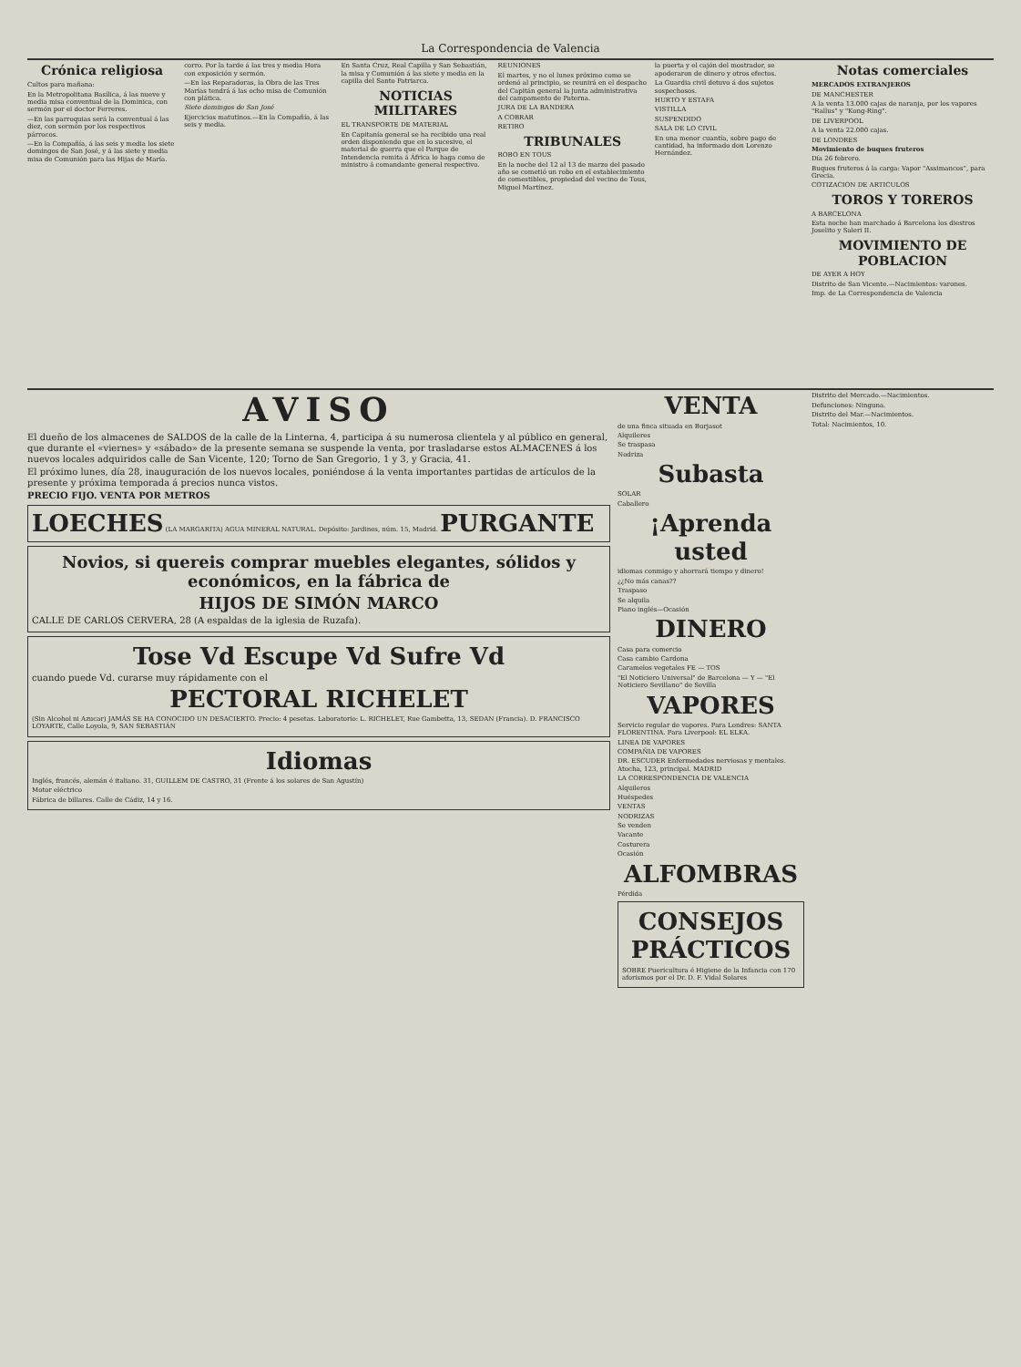La Correspondencia de Valencia
Crónica religiosa
Cultos para mañana:
En la Metropolitana Basílica, á las nueve y media misa conventual de la Dominica, con sermón por el doctor Ferreres.
—En las parroquias será la conventual á las diez, con sermón por los respectivos párrocos.
—En la Compañía, á las seis y media los siete domingos de San José, y á las siete y media misa de Comunión para las Hijas de María.
corro. Por la tarde á las tres y media Hora con exposición y sermón.
—En las Reparadoras, la Obra de las Tres Marías tendrá á las ocho misa de Comunión con plática.
Siete domingos de San José
Ejercicios matutinos.—En la Compañía, á las seis y media.
En Santa Cruz, Real Capilla y San Sebastián, la misa y Comunión á las siete y media en la capilla del Santo Patriarca.
NOTICIAS MILITARES
EL TRANSPORTE DE MATERIAL
En Capitanía general se ha recibido una real orden disponiendo que en lo sucesivo, el material de guerra que el Parque de Intendencia remita á África lo haga como de ministro á comandante general respectivo.
REUNIONES
El martes, y no el lunes próximo como se ordenó al principio, se reunirá en el despacho del Capitán general la junta administrativa del campamento de Paterna.
JURA DE LA BANDERA
A COBRAR
RETIRO
TRIBUNALES
ROBO EN TOUS
En la noche del 12 al 13 de marzo del pasado año se cometió un robo en el establecimiento de comestibles, propiedad del vecino de Tous, Miguel Martínez.
la puerta y el cajón del mostrador, se apoderaron de dinero y otros efectos.
La Guardia civil detuvo á dos sujetos sospechosos.
HURTO Y ESTAFA
VISTILLA
SUSPENDIDO
SALA DE LO CIVIL
En una menor cuantía, sobre pago de cantidad, ha informado don Lorenzo Hernández.
Notas comerciales
MERCADOS EXTRANJEROS
DE MANCHESTER
A la venta 13.000 cajas de naranja, por los vapores "Rallus" y "Kong-Ring".
DE LIVERPOOL
A la venta 22.000 cajas.
DE LONDRES
Movimiento de buques fruteros
Día 26 febrero.
Buques fruteros á la carga: Vapor "Assimancos", para Grecia.
COTIZACION DE ARTICULOS
TOROS Y TOREROS
A BARCELONA
Esta noche han marchado á Barcelona los diestros Joselito y Saleri II.
MOVIMIENTO DE POBLACION
DE AYER A HOY
Distrito de San Vicente.—Nacimientos: varones.
Imp. de La Correspondencia de Valencia
AVISO
El dueño de los almacenes de SALDOS de la calle de la Linterna, 4, participa á su numerosa clientela y al público en general, que durante el «viernes» y «sábado» de la presente semana se suspende la venta, por trasladarse estos ALMACENES á los nuevos locales adquiridos calle de San Vicente, 120; Torno de San Gregorio, 1 y 3, y Gracia, 41.
El próximo lunes, día 28, inauguración de los nuevos locales, poniéndose á la venta importantes partidas de artículos de la presente y próxima temporada á precios nunca vistos.
PRECIO FIJO. VENTA POR METROS
LOECHES (LA MARGARITA) AGUA MINERAL NATURAL. Depósito: Jardines, núm. 15, Madrid. PURGANTE
Novios, si quereis comprar muebles elegantes, sólidos y económicos, en la fábrica de
HIJOS DE SIMÓN MARCO
CALLE DE CARLOS CERVERA, 28 (A espaldas de la iglesia de Ruzafa).
Tose Vd Escupe Vd Sufre Vd
cuando puede Vd. curarse muy rápidamente con el
PECTORAL RICHELET
(Sin Alcohol ni Azucar) JAMÁS SE HA CONOCIDO UN DESACIERTO. Precio: 4 pesetas. Laboratorio: L. RICHELET, Rue Gambetta, 13, SEDAN (Francia). D. FRANCISCO LOYARTE, Calle Loyola, 9, SAN SEBASTIÁN
Idiomas
Inglés, francés, alemán é italiano. 31, GUILLEM DE CASTRO, 31 (Frente á los solares de San Agustín)
Motor eléctrico
Fábrica de billares. Calle de Cádiz, 14 y 16.
VENTA
de una finca situada en Burjasot
Alquileres
Se traspasa
Nodriza
Subasta
SOLAR
Caballero
¡Aprenda usted
idiomas conmigo y ahorrará tiempo y dinero!
¿¿No más canas??
Traspaso
Se alquila
Piano inglés—Ocasión
DINERO
Casa para comercio
Casa cambio Cardona
Caramelos vegetales FE — TOS
"El Noticiero Universal" de Barcelona — Y — "El Noticiero Sevillano" de Sevilla
VAPORES
Servicio regular de vapores. Para Londres: SANTA FLORENTINA. Para Liverpool: EL ELKA.
LINEA DE VAPORES
COMPAÑIA DE VAPORES
DR. ESCUDER Enfermedades nerviosas y mentales. Atocha, 123, principal. MADRID
LA CORRESPONDENCIA DE VALENCIA
Alquileros
Huéspedes
VENTAS
NODRIZAS
Se venden
Vacante
Costurera
Ocasión
ALFOMBRAS
Pérdida
CONSEJOS PRÁCTICOS
SOBRE Puericultura é Higiene de la Infancia con 170 aforismos por el Dr. D. F. Vidal Solares
Distrito del Mercado.—Nacimientos.
Defunciones: Ninguna.
Distrito del Mar.—Nacimientos.
Total: Nacimientos, 10.